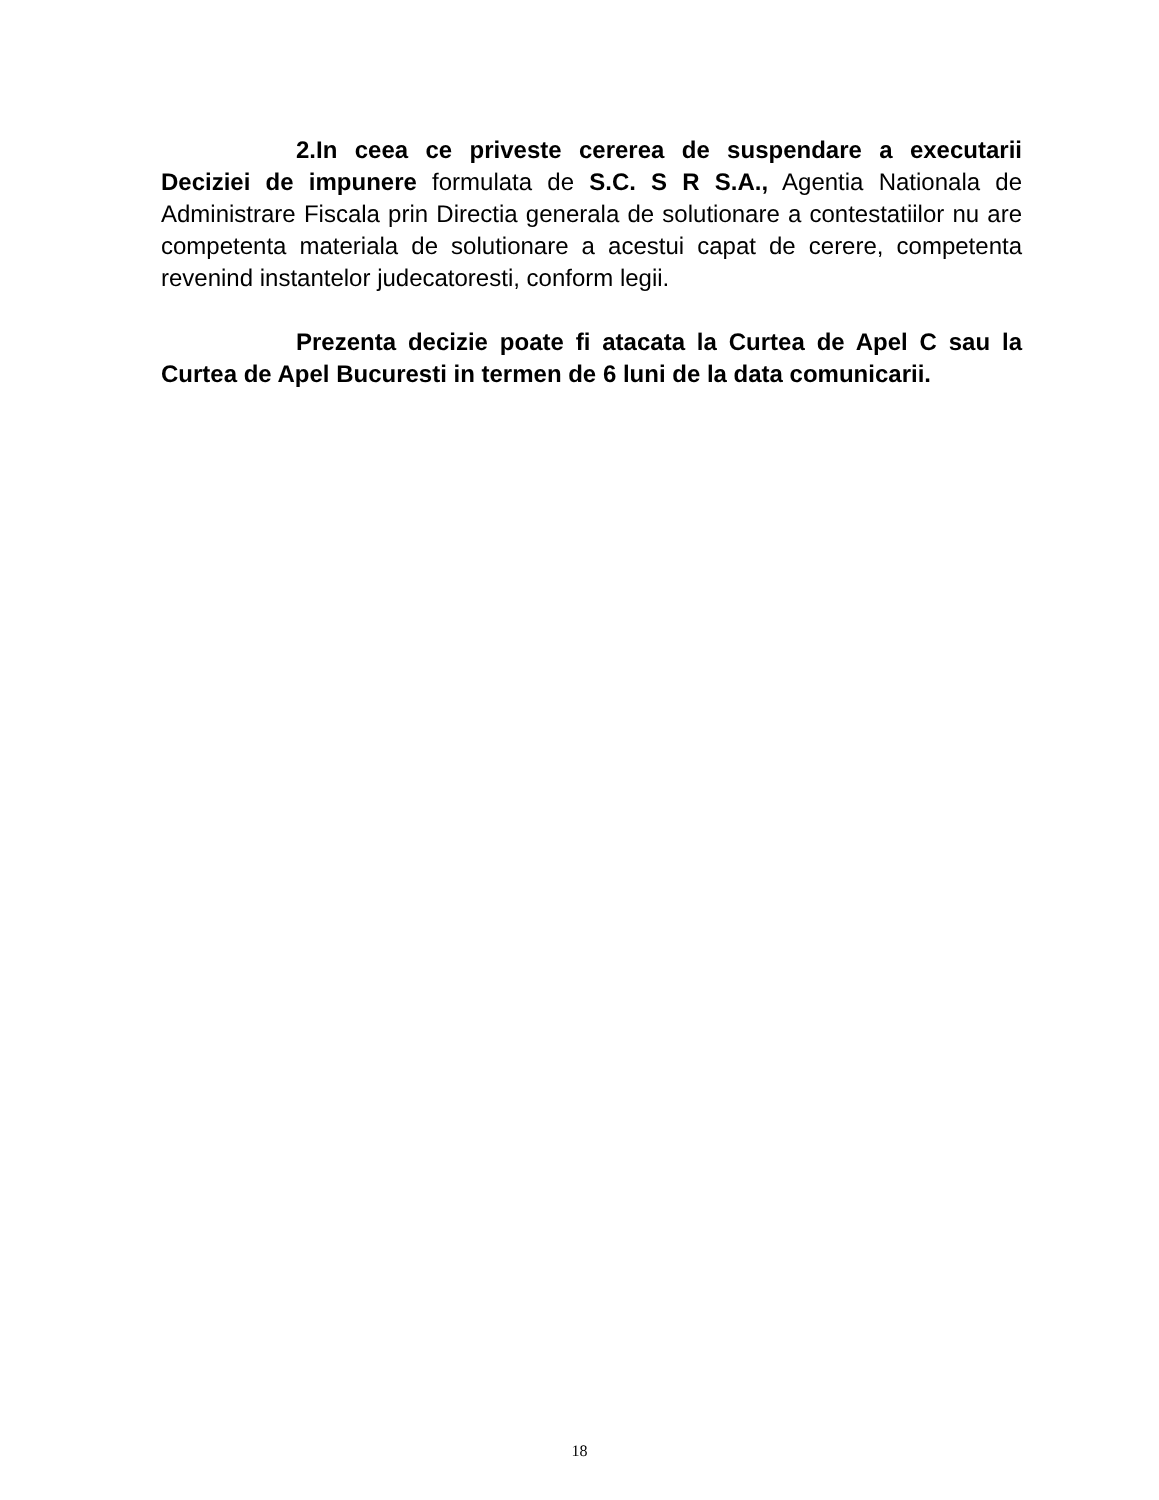2.In ceea ce priveste cererea de suspendare a executarii Deciziei de impunere formulata de S.C. S R S.A., Agentia Nationala de Administrare Fiscala prin Directia generala de solutionare a contestatiilor nu are competenta materiala de solutionare a acestui capat de cerere, competenta revenind instantelor judecatoresti, conform legii.
Prezenta decizie poate fi atacata la Curtea de Apel C sau la Curtea de Apel Bucuresti in termen de 6 luni de la data comunicarii.
18